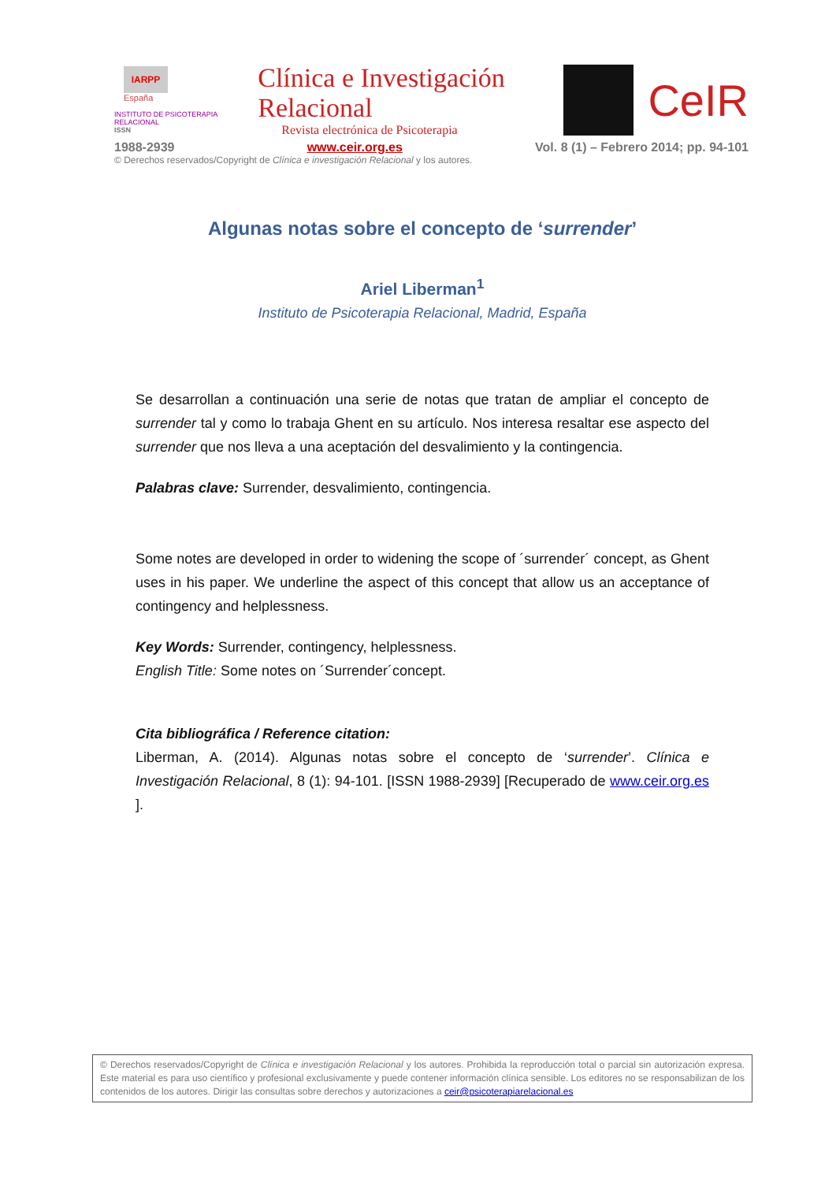IARPP
España
INSTITUTO DE PSICOTERAPIA RELACIONAL
ISSN
Clínica e Investigación Relacional
Revista electrónica de Psicoterapia
CeIR
1988-2939 www.ceir.org.es Vol. 8 (1) – Febrero 2014; pp. 94-101
© Derechos reservados/Copyright de Clínica e investigación Relacional y los autores.
Algunas notas sobre el concepto de ‘surrender’
Ariel Liberman<sup>1</sup>
Instituto de Psicoterapia Relacional, Madrid, España
Se desarrollan a continuación una serie de notas que tratan de ampliar el concepto de surrender tal y como lo trabaja Ghent en su artículo. Nos interesa resaltar ese aspecto del surrender que nos lleva a una aceptación del desvalimiento y la contingencia.
Palabras clave: Surrender, desvalimiento, contingencia.
Some notes are developed in order to widening the scope of ´surrender´ concept, as Ghent uses in his paper. We underline the aspect of this concept that allow us an acceptance of contingency and helplessness.
Key Words: Surrender, contingency, helplessness.
English Title: Some notes on ´Surrender´concept.
Cita bibliográfica / Reference citation:
Liberman, A. (2014). Algunas notas sobre el concepto de ‘surrender’. Clínica e Investigación Relacional, 8 (1): 94-101. [ISSN 1988-2939] [Recuperado de www.ceir.org.es ].
© Derechos reservados/Copyright de Clínica e investigación Relacional y los autores. Prohibida la reproducción total o parcial sin autorización expresa. Este material es para uso científico y profesional exclusivamente y puede contener información clínica sensible. Los editores no se responsabilizan de los contenidos de los autores. Dirigir las consultas sobre derechos y autorizaciones a ceir@psicoterapiarelacional.es